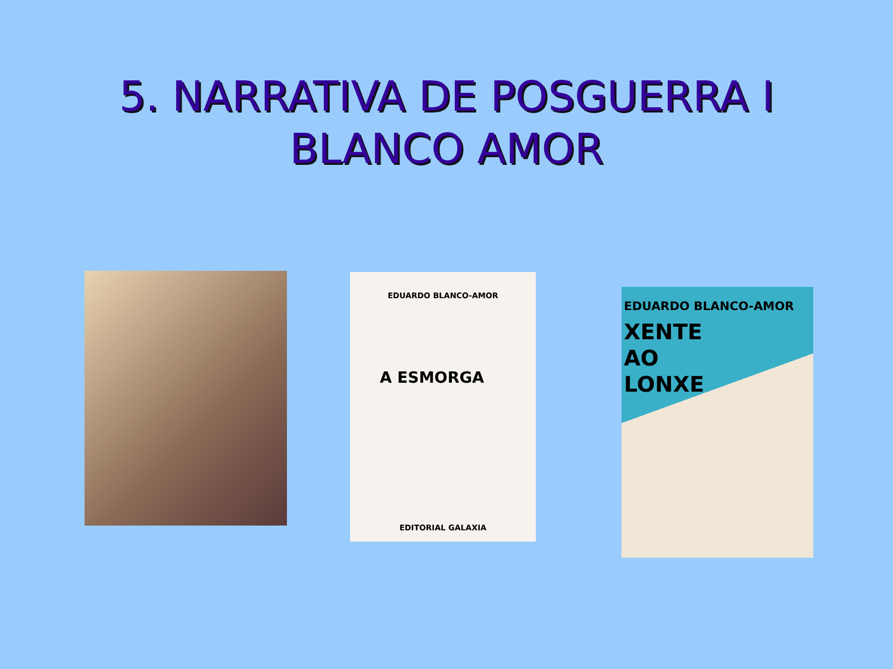5. NARRATIVA DE POSGUERRA I
BLANCO AMOR
EDUARDO BLANCO-AMOR
A ESMORGA
EDITORIAL GALAXIA
EDUARDO BLANCO-AMOR
XENTE
AO
LONXE